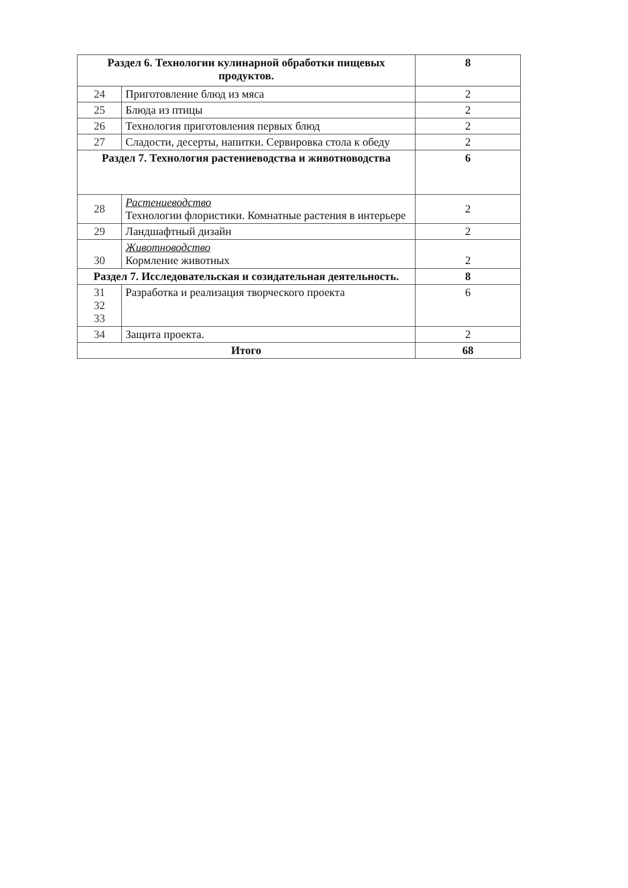| Раздел 6. Технологии кулинарной обработки пищевых продуктов. | | 8 |
| 24 | Приготовление блюд из мяса | 2 |
| 25 | Блюда из птицы | 2 |
| 26 | Технология приготовления первых блюд | 2 |
| 27 | Сладости, десерты, напитки. Сервировка стола к обеду | 2 |
| Раздел 7. Технология растениеводства и животноводства | | 6 |
| 28 | Растениеводство Технологии флористики. Комнатные растения в интерьере | 2 |
| 29 | Ландшафтный дизайн | 2 |
| 30 | Животноводство Кормление животных | 2 |
| Раздел 7. Исследовательская и созидательная деятельность. | | 8 |
| 31 32 33 | Разработка и реализация творческого проекта | 6 |
| 34 | Защита проекта. | 2 |
| Итого | | 68 |